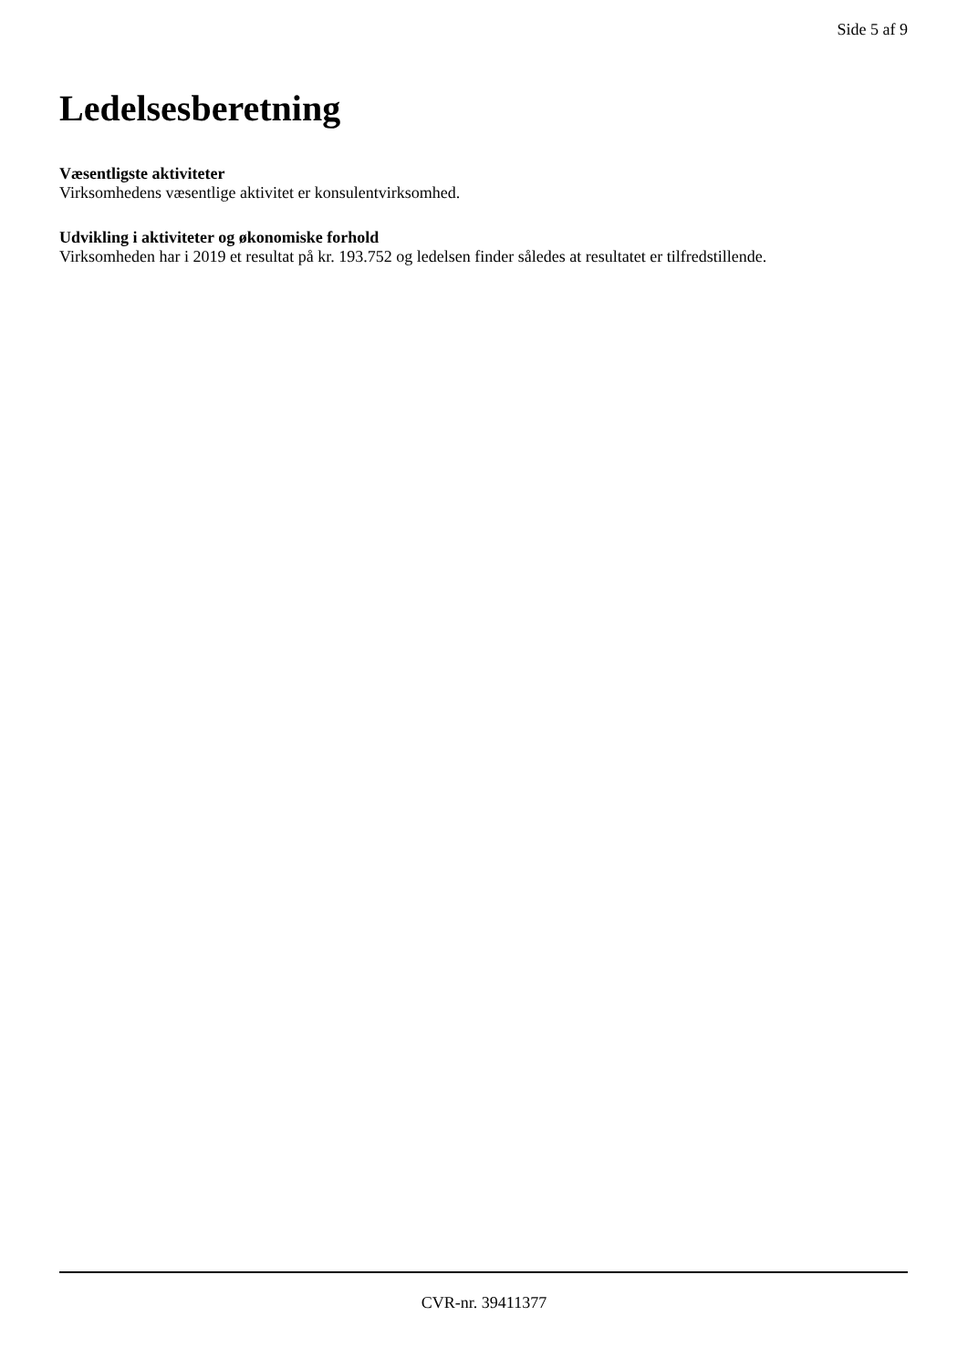Side 5 af 9
Ledelsesberetning
Væsentligste aktiviteter
Virksomhedens væsentlige aktivitet er konsulentvirksomhed.
Udvikling i aktiviteter og økonomiske forhold
Virksomheden har i 2019 et resultat på kr. 193.752 og ledelsen finder således at resultatet er tilfredstillende.
CVR-nr. 39411377